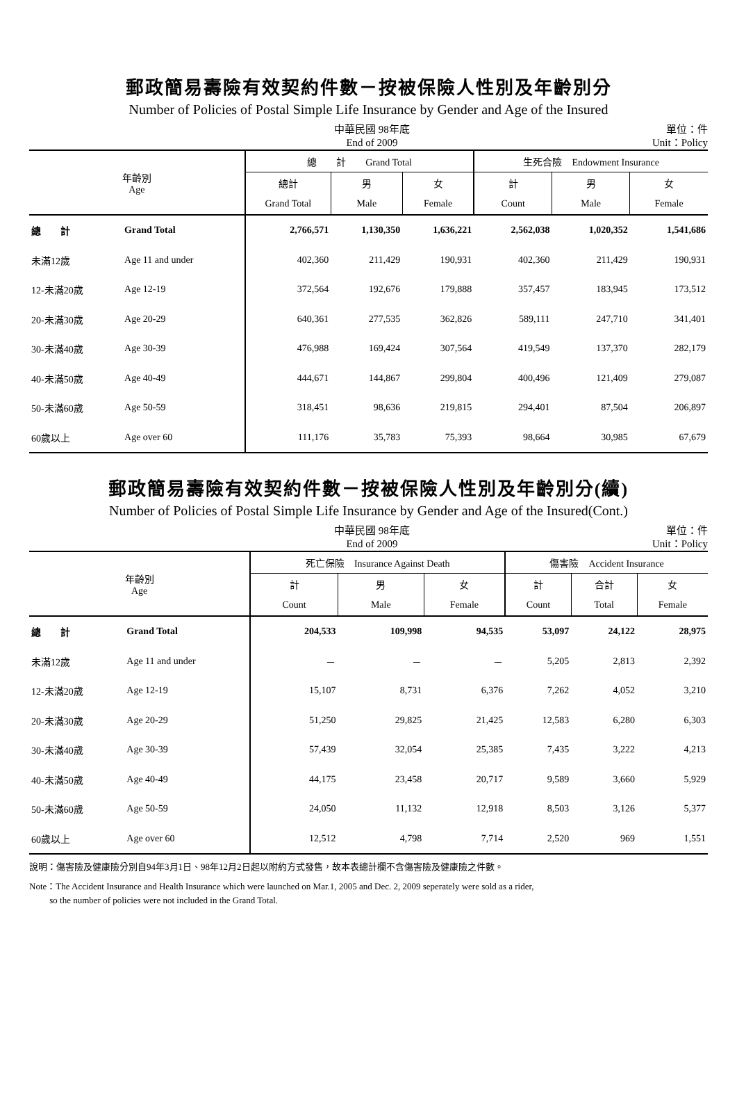郵政簡易壽險有效契約件數－按被保險人性別及年齡別分
Number of Policies of Postal Simple Life Insurance by Gender and Age of the Insured
中華民國 98年底
End of 2009
單位：件
Unit：Policy
| 年齡別 Age | | 總 計 Grand Total | | | 生死合險 Endowment Insurance | | |
| --- | --- | --- | --- | --- | --- | --- | --- |
| | | 總計 | 男 | 女 | 計 | 男 | 女 |
| | | Grand Total | Male | Female | Count | Male | Female |
| 總 計 | Grand Total | 2,766,571 | 1,130,350 | 1,636,221 | 2,562,038 | 1,020,352 | 1,541,686 |
| 未滿12歲 | Age 11 and under | 402,360 | 211,429 | 190,931 | 402,360 | 211,429 | 190,931 |
| 12-未滿20歲 | Age 12-19 | 372,564 | 192,676 | 179,888 | 357,457 | 183,945 | 173,512 |
| 20-未滿30歲 | Age 20-29 | 640,361 | 277,535 | 362,826 | 589,111 | 247,710 | 341,401 |
| 30-未滿40歲 | Age 30-39 | 476,988 | 169,424 | 307,564 | 419,549 | 137,370 | 282,179 |
| 40-未滿50歲 | Age 40-49 | 444,671 | 144,867 | 299,804 | 400,496 | 121,409 | 279,087 |
| 50-未滿60歲 | Age 50-59 | 318,451 | 98,636 | 219,815 | 294,401 | 87,504 | 206,897 |
| 60歲以上 | Age over 60 | 111,176 | 35,783 | 75,393 | 98,664 | 30,985 | 67,679 |
郵政簡易壽險有效契約件數－按被保險人性別及年齡別分(續)
Number of Policies of Postal Simple Life Insurance by Gender and Age of the Insured(Cont.)
中華民國 98年底
End of 2009
單位：件
Unit：Policy
| 年齡別 Age | | 死亡保險 Insurance Against Death | | | 傷害險 Accident Insurance | | |
| --- | --- | --- | --- | --- | --- | --- | --- |
| | | 計 | 男 | 女 | 計 | 合計 | 女 |
| | | Count | Male | Female | Count | Total | Female |
| 總 計 | Grand Total | 204,533 | 109,998 | 94,535 | 53,097 | 24,122 | 28,975 |
| 未滿12歲 | Age 11 and under | － | － | － | 5,205 | 2,813 | 2,392 |
| 12-未滿20歲 | Age 12-19 | 15,107 | 8,731 | 6,376 | 7,262 | 4,052 | 3,210 |
| 20-未滿30歲 | Age 20-29 | 51,250 | 29,825 | 21,425 | 12,583 | 6,280 | 6,303 |
| 30-未滿40歲 | Age 30-39 | 57,439 | 32,054 | 25,385 | 7,435 | 3,222 | 4,213 |
| 40-未滿50歲 | Age 40-49 | 44,175 | 23,458 | 20,717 | 9,589 | 3,660 | 5,929 |
| 50-未滿60歲 | Age 50-59 | 24,050 | 11,132 | 12,918 | 8,503 | 3,126 | 5,377 |
| 60歲以上 | Age over 60 | 12,512 | 4,798 | 7,714 | 2,520 | 969 | 1,551 |
說明：傷害險及健康險分別自94年3月1日、98年12月2日起以附約方式發售，故本表總計欄不含傷害險及健康險之件數。
Note：The Accident Insurance and Health Insurance which were launched on Mar.1, 2005 and Dec. 2, 2009 seperately were sold as a rider,
so the number of policies were not included in the Grand Total.